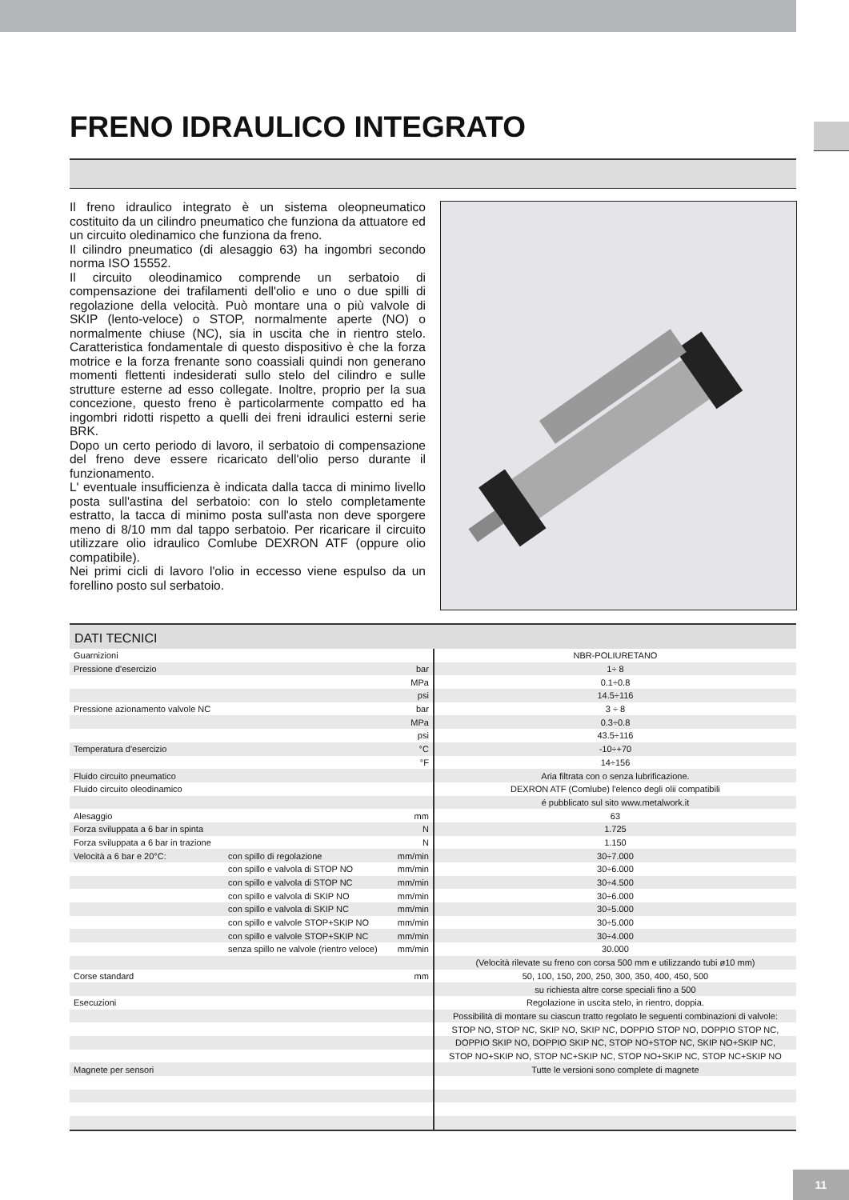FRENO IDRAULICO INTEGRATO
Il freno idraulico integrato è un sistema oleopneumatico costituito da un cilindro pneumatico che funziona da attuatore ed un circuito oledinamico che funziona da freno.
Il cilindro pneumatico (di alesaggio 63) ha ingombri secondo norma ISO 15552.
Il circuito oleodinamico comprende un serbatoio di compensazione dei trafilamenti dell'olio e uno o due spilli di regolazione della velocità. Può montare una o più valvole di SKIP (lento-veloce) o STOP, normalmente aperte (NO) o normalmente chiuse (NC), sia in uscita che in rientro stelo. Caratteristica fondamentale di questo dispositivo è che la forza motrice e la forza frenante sono coassiali quindi non generano momenti flettenti indesiderati sullo stelo del cilindro e sulle strutture esterne ad esso collegate. Inoltre, proprio per la sua concezione, questo freno è particolarmente compatto ed ha ingombri ridotti rispetto a quelli dei freni idraulici esterni serie BRK.
Dopo un certo periodo di lavoro, il serbatoio di compensazione del freno deve essere ricaricato dell'olio perso durante il funzionamento.
L' eventuale insufficienza è indicata dalla tacca di minimo livello posta sull'astina del serbatoio: con lo stelo completamente estratto, la tacca di minimo posta sull'asta non deve sporgere meno di 8/10 mm dal tappo serbatoio. Per ricaricare il circuito utilizzare olio idraulico Comlube DEXRON ATF (oppure olio compatibile).
Nei primi cicli di lavoro l'olio in eccesso viene espulso da un forellino posto sul serbatoio.
DATI TECNICI
| Guarnizioni | | | NBR-POLIURETANO |
| Pressione d'esercizio | | bar | 1÷ 8 |
| | | MPa | 0.1÷0.8 |
| | | psi | 14.5÷116 |
| Pressione azionamento valvole NC | | bar | 3 ÷ 8 |
| | | MPa | 0.3÷0.8 |
| | | psi | 43.5÷116 |
| Temperatura d'esercizio | | °C | -10÷+70 |
| | | °F | 14÷156 |
| Fluido circuito pneumatico | | | Aria filtrata con o senza lubrificazione. |
| Fluido circuito oleodinamico | | | DEXRON ATF (Comlube) l'elenco degli olii compatibili |
| | | | é pubblicato sul sito www.metalwork.it |
| Alesaggio | | mm | 63 |
| Forza sviluppata a 6 bar in spinta | | N | 1.725 |
| Forza sviluppata a 6 bar in trazione | | N | 1.150 |
| Velocità a 6 bar e 20°C: | con spillo di regolazione | mm/min | 30÷7.000 |
| | con spillo e valvola di STOP NO | mm/min | 30÷6.000 |
| | con spillo e valvola di STOP NC | mm/min | 30÷4.500 |
| | con spillo e valvola di SKIP NO | mm/min | 30÷6.000 |
| | con spillo e valvola di SKIP NC | mm/min | 30÷5.000 |
| | con spillo e valvole STOP+SKIP NO | mm/min | 30÷5.000 |
| | con spillo e valvole STOP+SKIP NC | mm/min | 30÷4.000 |
| | senza spillo ne valvole (rientro veloce) | mm/min | 30.000 |
| | | | (Velocità rilevate su freno con corsa 500 mm e utilizzando tubi ø10 mm) |
| Corse standard | | mm | 50, 100, 150, 200, 250, 300, 350, 400, 450, 500 |
| | | | su richiesta altre corse speciali fino a 500 |
| Esecuzioni | | | Regolazione in uscita stelo, in rientro, doppia. |
| | | | Possibilità di montare su ciascun tratto regolato le seguenti combinazioni di valvole: |
| | | | STOP NO, STOP NC, SKIP NO, SKIP NC, DOPPIO STOP NO, DOPPIO STOP NC, |
| | | | DOPPIO SKIP NO, DOPPIO SKIP NC, STOP NO+STOP NC, SKIP NO+SKIP NC, |
| | | | STOP NO+SKIP NO, STOP NC+SKIP NC, STOP NO+SKIP NC, STOP NC+SKIP NO |
| Magnete per sensori | | | Tutte le versioni sono complete di magnete |
11